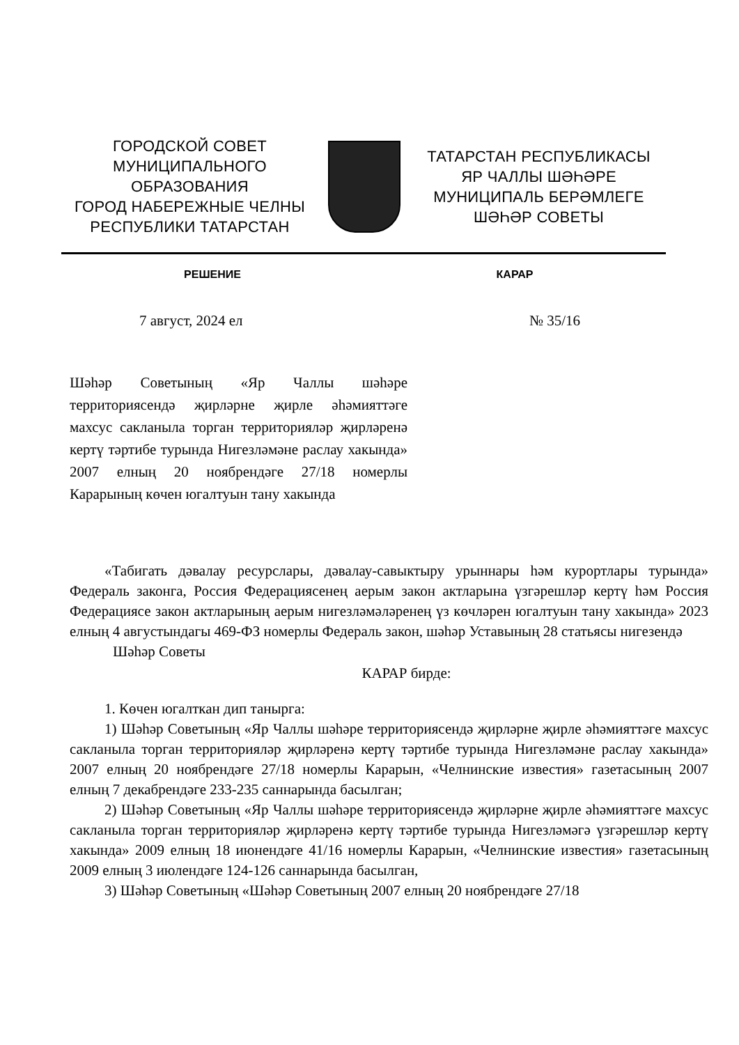ГОРОДСКОЙ СОВЕТ
МУНИЦИПАЛЬНОГО ОБРАЗОВАНИЯ
ГОРОД НАБЕРЕЖНЫЕ ЧЕЛНЫ
РЕСПУБЛИКИ ТАТАРСТАН
ТАТАРСТАН РЕСПУБЛИКАСЫ
ЯР ЧАЛЛЫ ШӘҺӘРЕ
МУНИЦИПАЛЬ БЕРӘМЛЕГЕ
ШӘҺӘР СОВЕТЫ
РЕШЕНИЕ КАРАР
7 август, 2024 ел № 35/16
Шәһәр Советының «Яр Чаллы шәһәре территориясендә җирләрне җирле әһәмияттәге махсус сакланыла торган территорияләр җирләренә кертү тәртибе турында Нигезләмәне раслау хакында» 2007 елның 20 ноябрендәге 27/18 номерлы Карарының көчен югалтуын тану хакында
«Табигать дәвалау ресурслары, дәвалау-савыктыру урыннары һәм курортлары турында» Федераль законга, Россия Федерациясенең аерым закон актларына үзгәрешләр кертү һәм Россия Федерациясе закон актларының аерым нигезләмәләренең үз көчләрен югалтуын тану хакында» 2023 елның 4 августындагы 469-ФЗ номерлы Федераль закон, шәһәр Уставының 28 статьясы нигезендә
Шәһәр Советы
КАРАР бирде:
1. Көчен югалткан дип танырга:
1) Шәһәр Советының «Яр Чаллы шәһәре территориясендә җирләрне җирле әһәмияттәге махсус сакланыла торган территорияләр җирләренә кертү тәртибе турында Нигезләмәне раслау хакында» 2007 елның 20 ноябрендәге 27/18 номерлы Карарын, «Челнинские известия» газетасының 2007 елның 7 декабрендәге 233-235 саннарында басылган;
2) Шәһәр Советының «Яр Чаллы шәһәре территориясендә җирләрне җирле әһәмияттәге махсус сакланыла торган территорияләр җирләренә кертү тәртибе турында Нигезләмәгә үзгәрешләр кертү хакында» 2009 елның 18 июнендәге 41/16 номерлы Карарын, «Челнинские известия» газетасының 2009 елның 3 июлендәге 124-126 саннарында басылган,
3) Шәһәр Советының «Шәһәр Советының 2007 елның 20 ноябрендәге 27/18